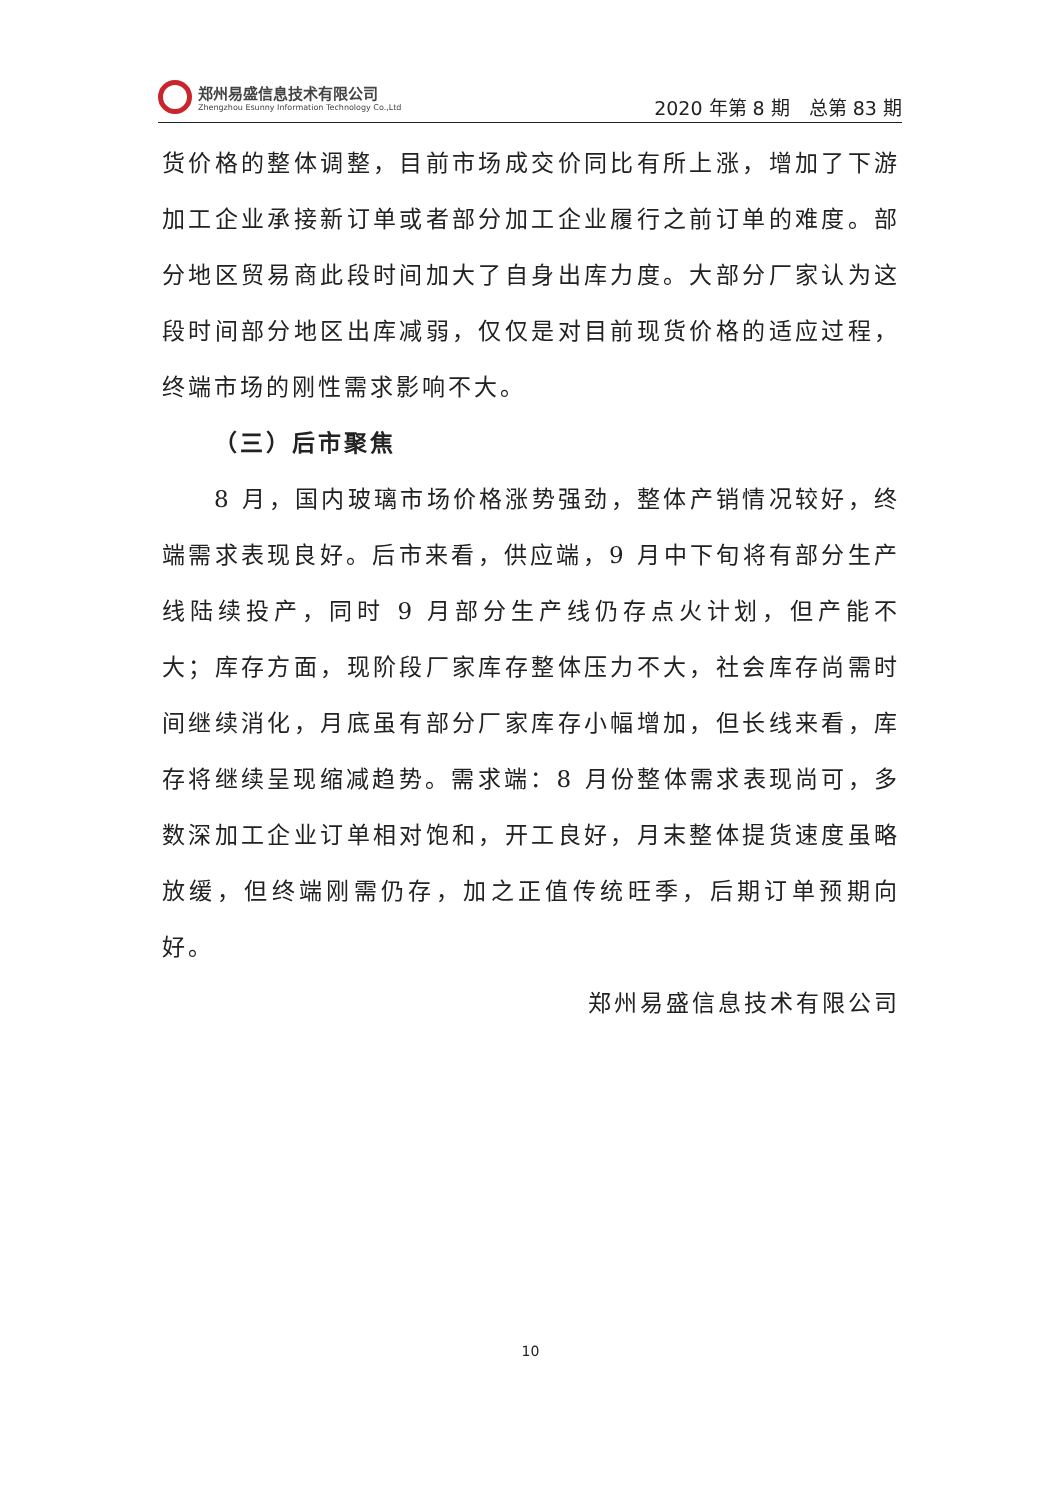郑州易盛信息技术有限公司
Zhengzhou Esunny Information Technology Co.,Ltd
2020 年第 8 期　总第 83 期
货价格的整体调整，目前市场成交价同比有所上涨，增加了下游加工企业承接新订单或者部分加工企业履行之前订单的难度。部分地区贸易商此段时间加大了自身出库力度。大部分厂家认为这段时间部分地区出库减弱，仅仅是对目前现货价格的适应过程，终端市场的刚性需求影响不大。
（三）后市聚焦
8 月，国内玻璃市场价格涨势强劲，整体产销情况较好，终端需求表现良好。后市来看，供应端，9 月中下旬将有部分生产线陆续投产，同时 9 月部分生产线仍存点火计划，但产能不大；库存方面，现阶段厂家库存整体压力不大，社会库存尚需时间继续消化，月底虽有部分厂家库存小幅增加，但长线来看，库存将继续呈现缩减趋势。需求端：8 月份整体需求表现尚可，多数深加工企业订单相对饱和，开工良好，月末整体提货速度虽略放缓，但终端刚需仍存，加之正值传统旺季，后期订单预期向好。
郑州易盛信息技术有限公司
10